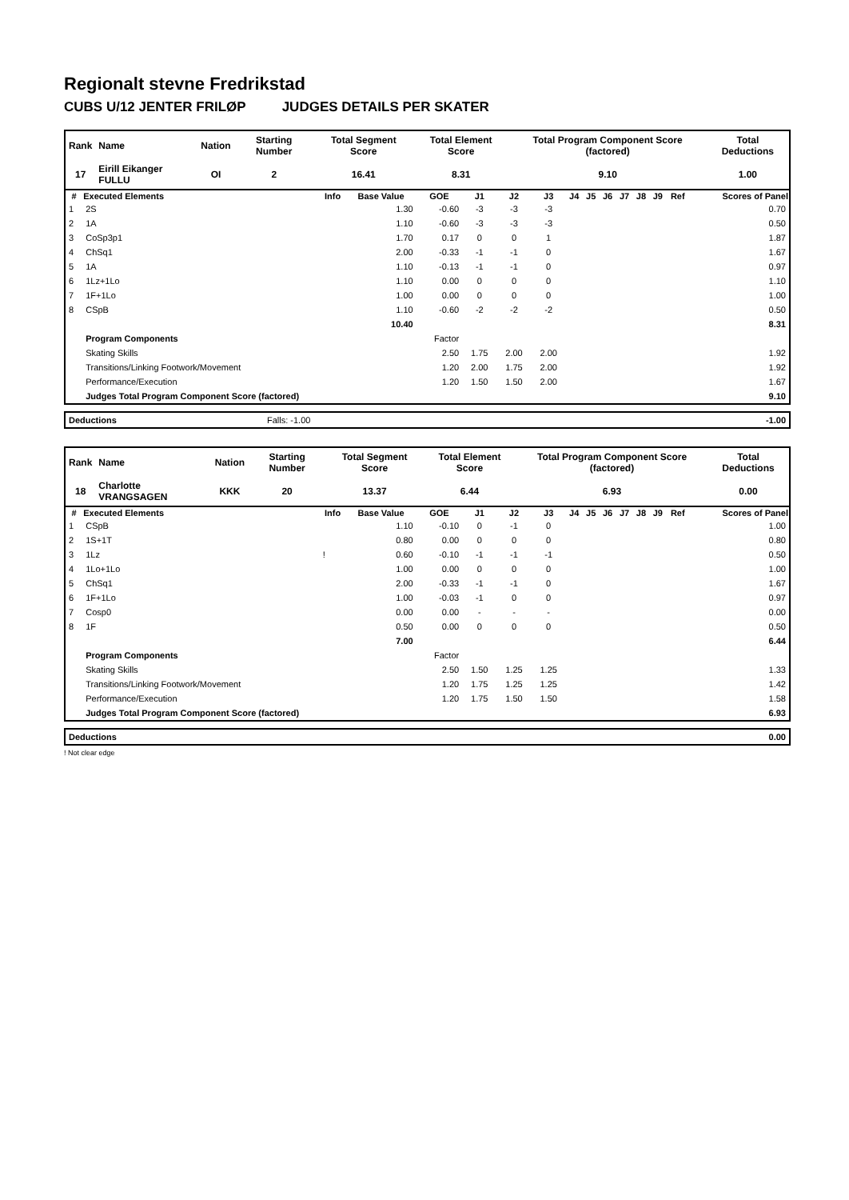Regionalt stevne Fredrikstad
CUBS U/12 JENTER FRILØP JUDGES DETAILS PER SKATER
| Rank | Name | Nation | Starting Number | Total Segment Score | Total Element Score | Total Program Component Score (factored) | Total Deductions |
| --- | --- | --- | --- | --- | --- | --- | --- |
| 17 | Eirill Eikanger FULLU | OI | 2 | 16.41 | 8.31 | 9.10 | 1.00 |
| # | Executed Elements | Info | Base Value | GOE | J1 | J2 | J3 | J4 | J5 | J6 | J7 | J8 | J9 | Ref | Scores of Panel |
| --- | --- | --- | --- | --- | --- | --- | --- | --- | --- | --- | --- | --- | --- | --- | --- |
| 1 | 2S | | 1.30 | -0.60 | -3 | -3 | -3 | | | | | | | | 0.70 |
| 2 | 1A | | 1.10 | -0.60 | -3 | -3 | -3 | | | | | | | | 0.50 |
| 3 | CoSp3p1 | | 1.70 | 0.17 | 0 | 0 | 1 | | | | | | | | 1.87 |
| 4 | ChSq1 | | 2.00 | -0.33 | -1 | -1 | 0 | | | | | | | | 1.67 |
| 5 | 1A | | 1.10 | -0.13 | -1 | -1 | 0 | | | | | | | | 0.97 |
| 6 | 1Lz+1Lo | | 1.10 | 0.00 | 0 | 0 | 0 | | | | | | | | 1.10 |
| 7 | 1F+1Lo | | 1.00 | 0.00 | 0 | 0 | 0 | | | | | | | | 1.00 |
| 8 | CSpB | | 1.10 | -0.60 | -2 | -2 | -2 | | | | | | | | 0.50 |
| | | | 10.40 | | | | | | | | | | | | 8.31 |
| | Program Components | | | Factor | | | | | | | | | | | |
| | Skating Skills | | | 2.50 | 1.75 | 2.00 | 2.00 | | | | | | | | 1.92 |
| | Transitions/Linking Footwork/Movement | | | 1.20 | 2.00 | 1.75 | 2.00 | | | | | | | | 1.92 |
| | Performance/Execution | | | 1.20 | 1.50 | 1.50 | 2.00 | | | | | | | | 1.67 |
| | Judges Total Program Component Score (factored) | | | | | | | | | | | | | | 9.10 |
| Deductions | Falls: -1.00 | -1.00 |
| Rank | Name | Nation | Starting Number | Total Segment Score | Total Element Score | Total Program Component Score (factored) | Total Deductions |
| --- | --- | --- | --- | --- | --- | --- | --- |
| 18 | Charlotte VRANGSAGEN | KKK | 20 | 13.37 | 6.44 | 6.93 | 0.00 |
| # | Executed Elements | Info | Base Value | GOE | J1 | J2 | J3 | J4 | J5 | J6 | J7 | J8 | J9 | Ref | Scores of Panel |
| --- | --- | --- | --- | --- | --- | --- | --- | --- | --- | --- | --- | --- | --- | --- | --- |
| 1 | CSpB | | 1.10 | -0.10 | 0 | -1 | 0 | | | | | | | | 1.00 |
| 2 | 1S+1T | | 0.80 | 0.00 | 0 | 0 | 0 | | | | | | | | 0.80 |
| 3 | 1Lz | ! | 0.60 | -0.10 | -1 | -1 | -1 | | | | | | | | 0.50 |
| 4 | 1Lo+1Lo | | 1.00 | 0.00 | 0 | 0 | 0 | | | | | | | | 1.00 |
| 5 | ChSq1 | | 2.00 | -0.33 | -1 | -1 | 0 | | | | | | | | 1.67 |
| 6 | 1F+1Lo | | 1.00 | -0.03 | -1 | 0 | 0 | | | | | | | | 0.97 |
| 7 | Cosp0 | | 0.00 | 0.00 | - | - | - | | | | | | | | 0.00 |
| 8 | 1F | | 0.50 | 0.00 | 0 | 0 | 0 | | | | | | | | 0.50 |
| | | | 7.00 | | | | | | | | | | | | 6.44 |
| | Program Components | | | Factor | | | | | | | | | | | |
| | Skating Skills | | | 2.50 | 1.50 | 1.25 | 1.25 | | | | | | | | 1.33 |
| | Transitions/Linking Footwork/Movement | | | 1.20 | 1.75 | 1.25 | 1.25 | | | | | | | | 1.42 |
| | Performance/Execution | | | 1.20 | 1.75 | 1.50 | 1.50 | | | | | | | | 1.58 |
| | Judges Total Program Component Score (factored) | | | | | | | | | | | | | | 6.93 |
| Deductions | 0.00 |
! Not clear edge